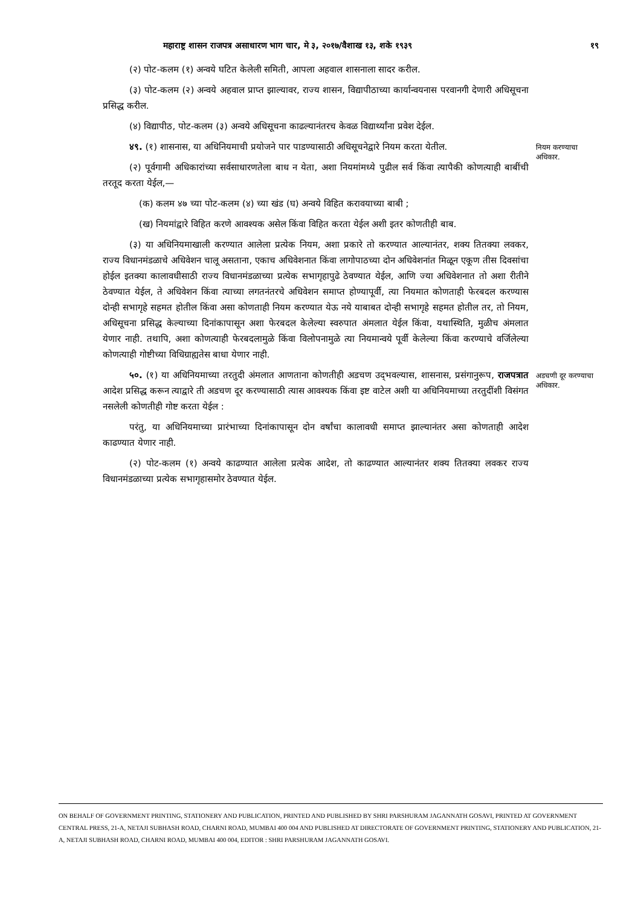महाराष्ट्र शासन राजपत्र असाधारण भाग चार, मे ३, २०१७/वैशाख १३, शके १९३९ १९
(२) पोट-कलम (१) अन्वये घटित केलेली समिती, आपला अहवाल शासनाला सादर करील.
(३) पोट-कलम (२) अन्वये अहवाल प्राप्त झाल्यावर, राज्य शासन, विद्यापीठाच्या कार्यान्वयनास परवानगी देणारी अधिसूचना प्रसिद्ध करील.
(४) विद्यापीठ, पोट-कलम (३) अन्वये अधिसूचना काढल्यानंतरच केवळ विद्यार्थ्यांना प्रवेश देईल.
४९. (१) शासनास, या अधिनियमाची प्रयोजने पार पाडण्यासाठी अधिसूचनेद्वारे नियम करता येतील.
(२) पूर्वगामी अधिकारांच्या सर्वसाधारणतेला बाध न येता, अशा नियमांमध्ये पुढील सर्व किंवा त्यापैकी कोणत्याही बाबींची तरतूद करता येईल,—
(क) कलम ४७ च्या पोट-कलम (४) च्या खंड (घ) अन्वये विहित करावयाच्या बाबी ;
(ख) नियमांद्वारे विहित करणे आवश्यक असेल किंवा विहित करता येईल अशी इतर कोणतीही बाब.
(३) या अधिनियमाखाली करण्यात आलेला प्रत्येक नियम, अशा प्रकारे तो करण्यात आल्यानंतर, शक्य तितक्या लवकर, राज्य विधानमंडळाचे अधिवेशन चालू असताना, एकाच अधिवेशनात किंवा लागोपाठच्या दोन अधिवेशनांत मिळून एकूण तीस दिवसांचा होईल इतक्या कालावधीसाठी राज्य विधानमंडळाच्या प्रत्येक सभागृहापुढे ठेवण्यात येईल, आणि ज्या अधिवेशनात तो अशा रीतीने ठेवण्यात येईल, ते अधिवेशन किंवा त्याच्या लगतनंतरचे अधिवेशन समाप्त होण्यापूर्वी, त्या नियमात कोणताही फेरबदल करण्यास दोन्ही सभागृहे सहमत होतील किंवा असा कोणताही नियम करण्यात येऊ नये याबाबत दोन्ही सभागृहे सहमत होतील तर, तो नियम, अधिसूचना प्रसिद्ध केल्याच्या दिनांकापासून अशा फेरबदल केलेल्या स्वरुपात अंमलात येईल किंवा, यथास्थिति, मुळीच अंमलात येणार नाही. तथापि, अशा कोणत्याही फेरबदलामुळे किंवा विलोपनामुळे त्या नियमान्वये पूर्वी केलेल्या किंवा करण्याचे वर्जिलेल्या कोणत्याही गोष्टीच्या विधिग्राह्यतेस बाधा येणार नाही.
नियम करण्याचा अधिकार.
५०. (१) या अधिनियमाच्या तरतुदी अंमलात आणताना कोणतीही अडचण उद्‌भवल्यास, शासनास, प्रसंगानुरूप, राजपत्रात आदेश प्रसिद्ध करून त्याद्वारे ती अडचण दूर करण्यासाठी त्यास आवश्यक किंवा इष्ट वाटेल अशी या अधिनियमाच्या तरतुदींशी विसंगत नसलेली कोणतीही गोष्ट करता येईल :
परंतु, या अधिनियमाच्या प्रारंभाच्या दिनांकापासून दोन वर्षांचा कालावधी समाप्त झाल्यानंतर असा कोणताही आदेश काढण्यात येणार नाही.
(२) पोट-कलम (१) अन्वये काढण्यात आलेला प्रत्येक आदेश, तो काढण्यात आल्यानंतर शक्य तितक्या लवकर राज्य विधानमंडळाच्या प्रत्येक सभागृहासमोर ठेवण्यात येईल.
अडचणी दूर करण्याचा अधिकार.
ON BEHALF OF GOVERNMENT PRINTING, STATIONERY AND PUBLICATION, PRINTED AND PUBLISHED BY SHRI PARSHURAM JAGANNATH GOSAVI, PRINTED AT GOVERNMENT CENTRAL PRESS, 21-A, NETAJI SUBHASH ROAD, CHARNI ROAD, MUMBAI 400 004 AND PUBLISHED AT DIRECTORATE OF GOVERNMENT PRINTING, STATIONERY AND PUBLICATION, 21-A, NETAJI SUBHASH ROAD, CHARNI ROAD, MUMBAI 400 004, EDITOR : SHRI PARSHURAM JAGANNATH GOSAVI.